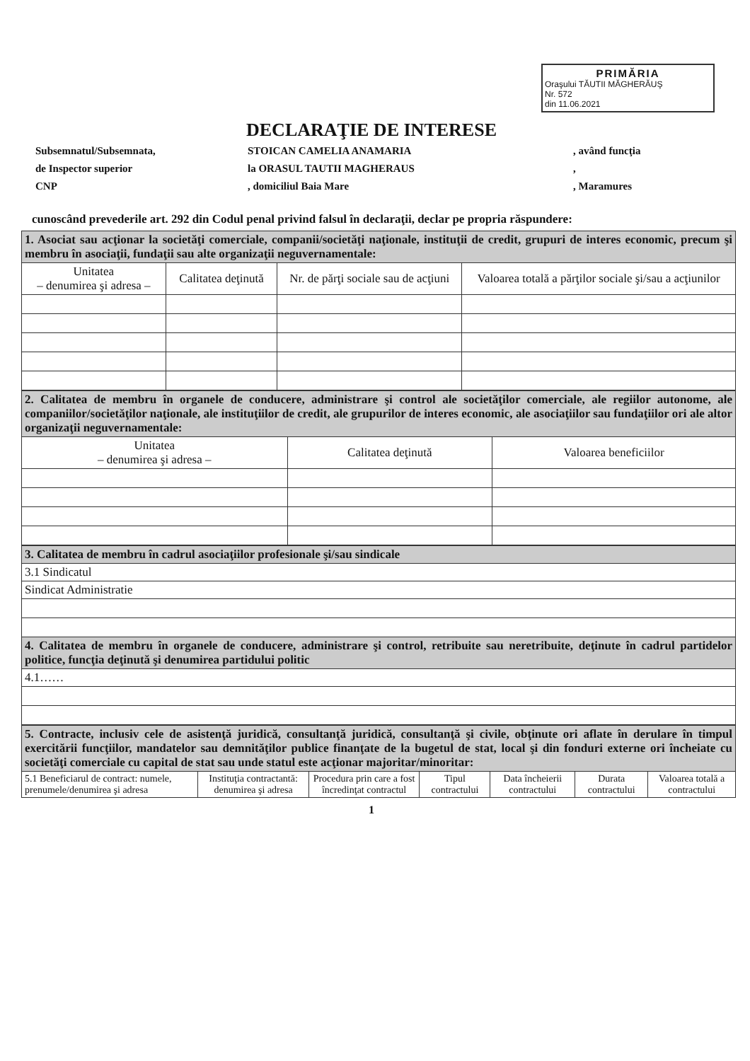PRIMĂRIA
Oraşului TĂUTII MĂGHERĂUŞ
Nr. 572
din 11.06.2021
DECLARAŢIE DE INTERESE
Subsemnatul/Subsemnata,
STOICAN CAMELIA ANAMARIA
, având funcţia
de Inspector superior
la ORASUL TAUTII MAGHERAUS
,
CNP
, domiciliul Baia Mare
, Maramures
cunoscând prevederile art. 292 din Codul penal privind falsul în declaraţii, declar pe propria răspundere:
| 1. Asociat sau acţionar la societăţi comerciale, companii/societăţi naţionale, instituţii de credit, grupuri de interes economic, precum şi membru în asociaţii, fundaţii sau alte organizaţii neguvernamentale: | | | |
| Unitatea – denumirea şi adresa – | Calitatea deţinută | Nr. de părţi sociale sau de acţiuni | Valoarea totală a părţilor sociale şi/sau a acţiunilor |
| 2. Calitatea de membru în organele de conducere, administrare şi control ale societăţilor comerciale, ale regiilor autonome, ale companiilor/societăţilor naţionale, ale instituţiilor de credit, ale grupurilor de interes economic, ale asociaţiilor sau fundaţiilor ori ale altor organizaţii neguvernamentale: | | |
| Unitatea – denumirea şi adresa – | Calitatea deţinută | Valoarea beneficiilor |
| 3. Calitatea de membru în cadrul asociaţiilor profesionale şi/sau sindicale |
| 3.1 Sindicatul |
| Sindicat Administratie |
| 4. Calitatea de membru în organele de conducere, administrare şi control, retribuite sau neretribuite, deţinute în cadrul partidelor politice, funcţia deţinută şi denumirea partidului politic |
| 4.1…… |
| 5. Contracte, inclusiv cele de asistenţă juridică, consultanţă juridică, consultanţă şi civile, obţinute ori aflate în derulare în timpul exercitării funcţiilor, mandatelor sau demnităţilor publice finanţate de la bugetul de stat, local şi din fonduri externe ori încheiate cu societăţi comerciale cu capital de stat sau unde statul este acţionar majoritar/minoritar: | | | | | | |
| 5.1 Beneficiarul de contract: numele, prenumele/denumirea şi adresa | Instituţia contractantă: denumirea şi adresa | Procedura prin care a fost încredinţat contractul | Tipul contractului | Data încheierii contractului | Durata contractului | Valoarea totală a contractului |
1